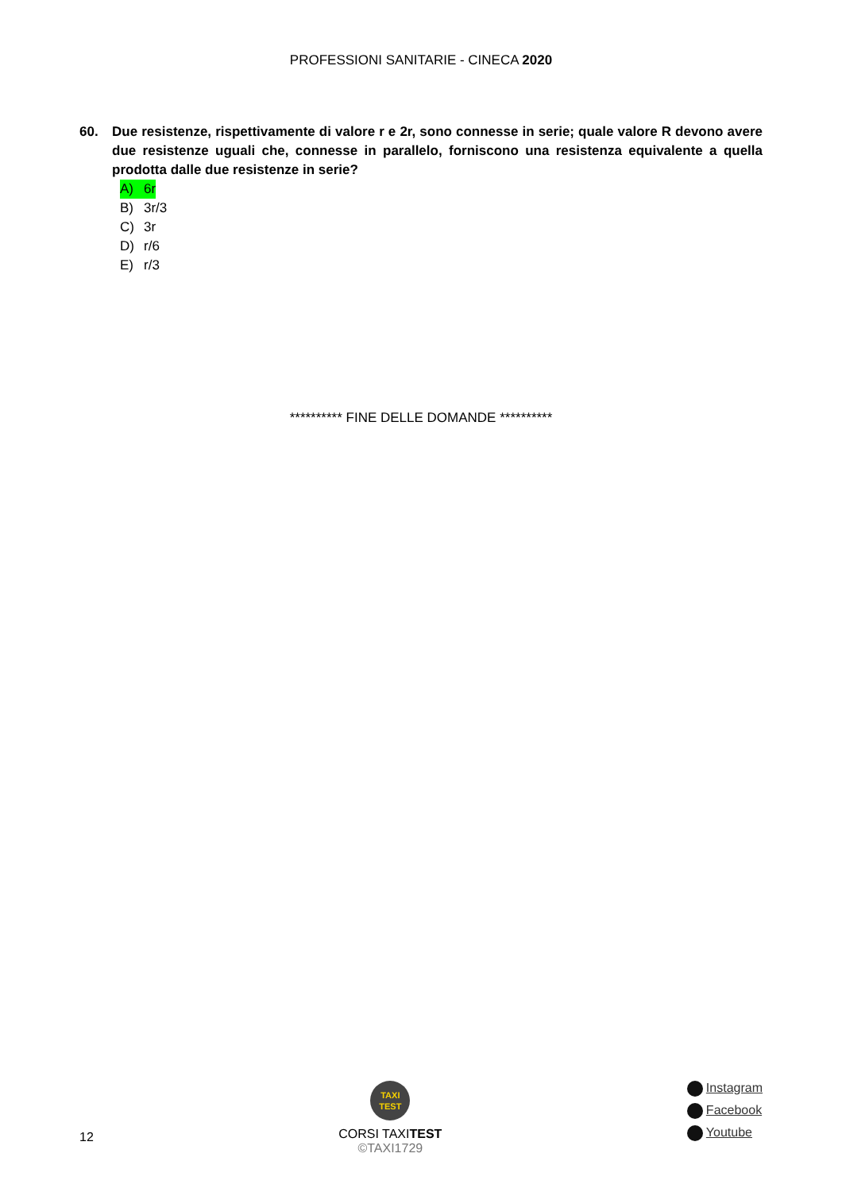PROFESSIONI SANITARIE - CINECA 2020
60. Due resistenze, rispettivamente di valore r e 2r, sono connesse in serie; quale valore R devono avere due resistenze uguali che, connesse in parallelo, forniscono una resistenza equivalente a quella prodotta dalle due resistenze in serie?
A) 6r
B) 3r/3
C) 3r
D) r/6
E) r/3
********** FINE DELLE DOMANDE **********
12
TAXI
TEST
CORSI TAXITEST
©TAXI1729
Instagram
Facebook
Youtube